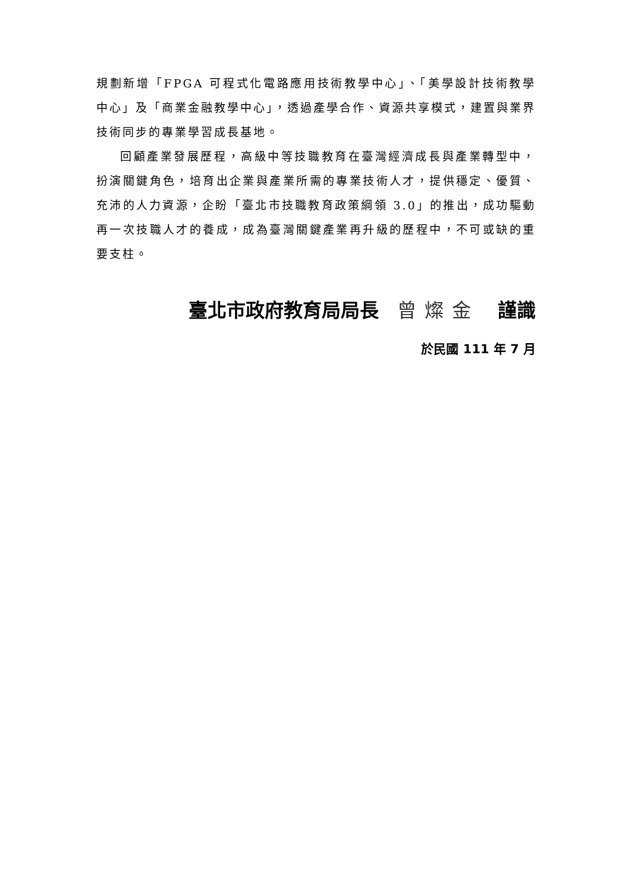規劃新增「FPGA 可程式化電路應用技術教學中心」、「美學設計技術教學中心」及「商業金融教學中心」，透過產學合作、資源共享模式，建置與業界技術同步的專業學習成長基地。
回顧產業發展歷程，高級中等技職教育在臺灣經濟成長與產業轉型中，扮演關鍵角色，培育出企業與產業所需的專業技術人才，提供穩定、優質、充沛的人力資源，企盼「臺北市技職教育政策綱領 3.0」的推出，成功驅動再一次技職人才的養成，成為臺灣關鍵產業再升級的歷程中，不可或缺的重要支柱。
臺北市政府教育局局長 曾燦金 謹識
於民國 111 年 7 月